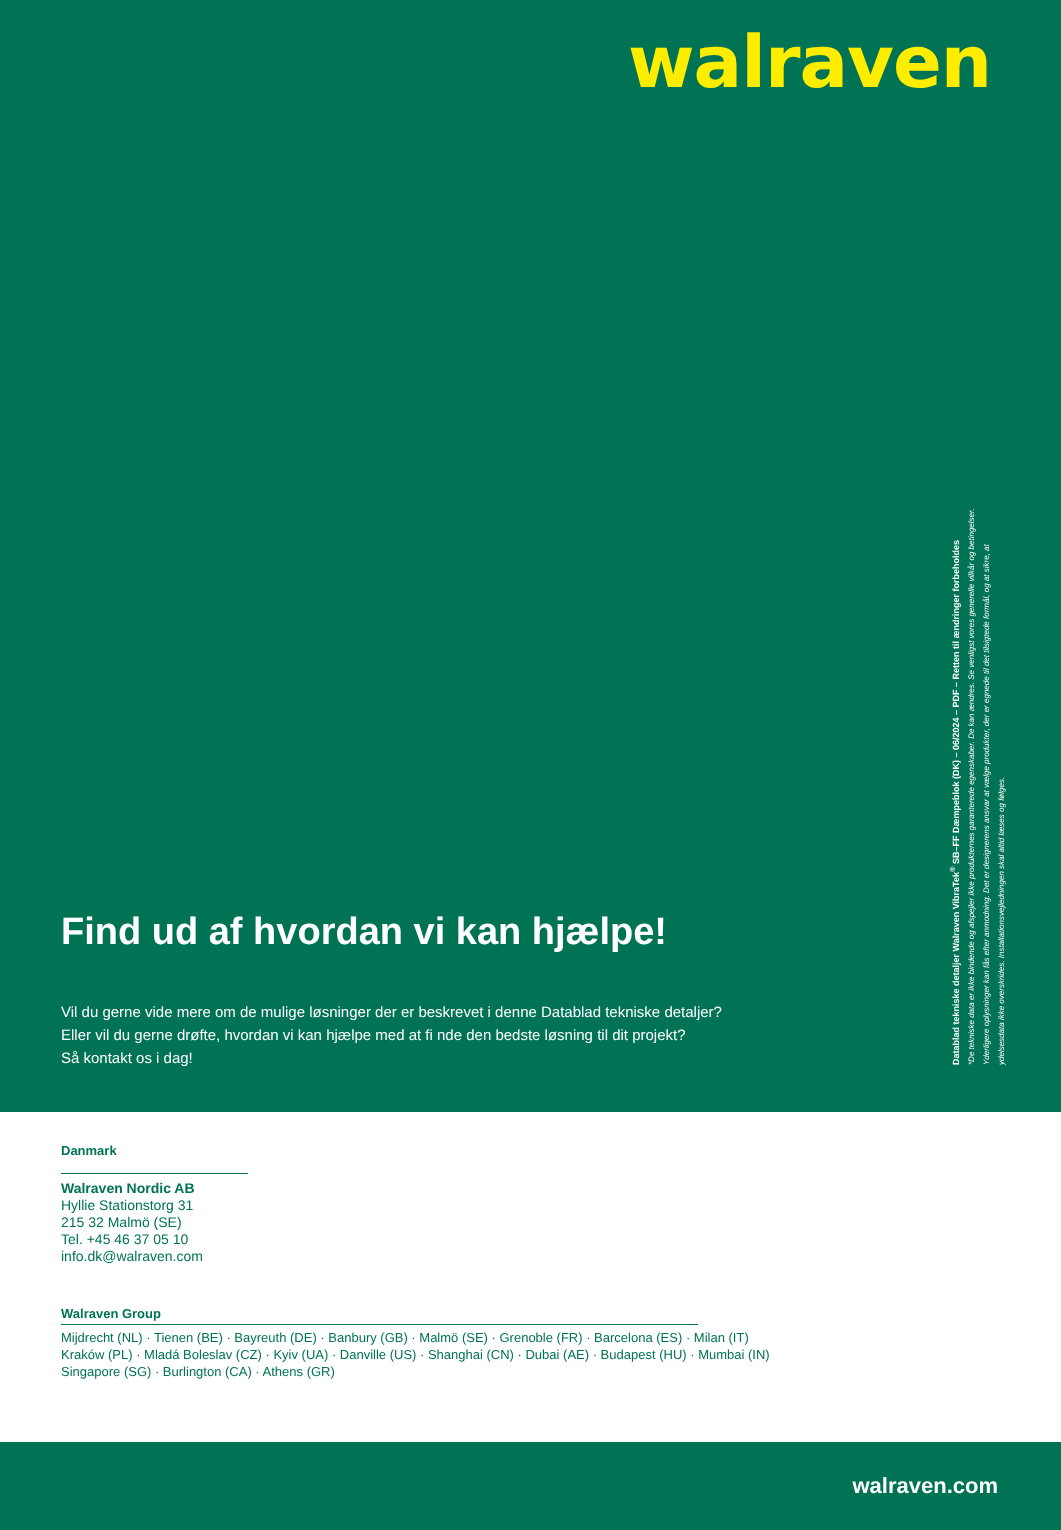walraven
Find ud af hvordan vi kan hjælpe!
Vil du gerne vide mere om de mulige løsninger der er beskrevet i denne Datablad tekniske detaljer?
Eller vil du gerne drøfte, hvordan vi kan hjælpe med at fi nde den bedste løsning til dit projekt?
Så kontakt os i dag!
Datablad tekniske detaljer Walraven VibraTek<sup>®</sup> SB–FF Dæmpeblok (DK) – 06/2024 – PDF – Retten til ændringer forbeholdes
*De tekniske data er ikke bindende og afspejler ikke produkternes garanterede egenskaber. De kan ændres. Se venligst vores generelle vilkår og betingelser. Yderligere oplysninger kan fås efter anmodning. Det er designerens ansvar at vælge produkter, der er egnede til det tilsigtede formål, og at sikre, at ydelsesdata ikke overskrides. Installationsvejledningen skal altid læses og følges.
Danmark
Walraven Nordic AB
Hyllie Stationstorg 31
215 32 Malmö (SE)
Tel. +45 46 37 05 10
info.dk@walraven.com
Walraven Group
Mijdrecht (NL) · Tienen (BE) · Bayreuth (DE) · Banbury (GB) · Malmö (SE) · Grenoble (FR) · Barcelona (ES) · Milan (IT)
Kraków (PL) · Mladá Boleslav (CZ) · Kyiv (UA) · Danville (US) · Shanghai (CN) · Dubai (AE) · Budapest (HU) · Mumbai (IN)
Singapore (SG) · Burlington (CA) · Athens (GR)
walraven.com